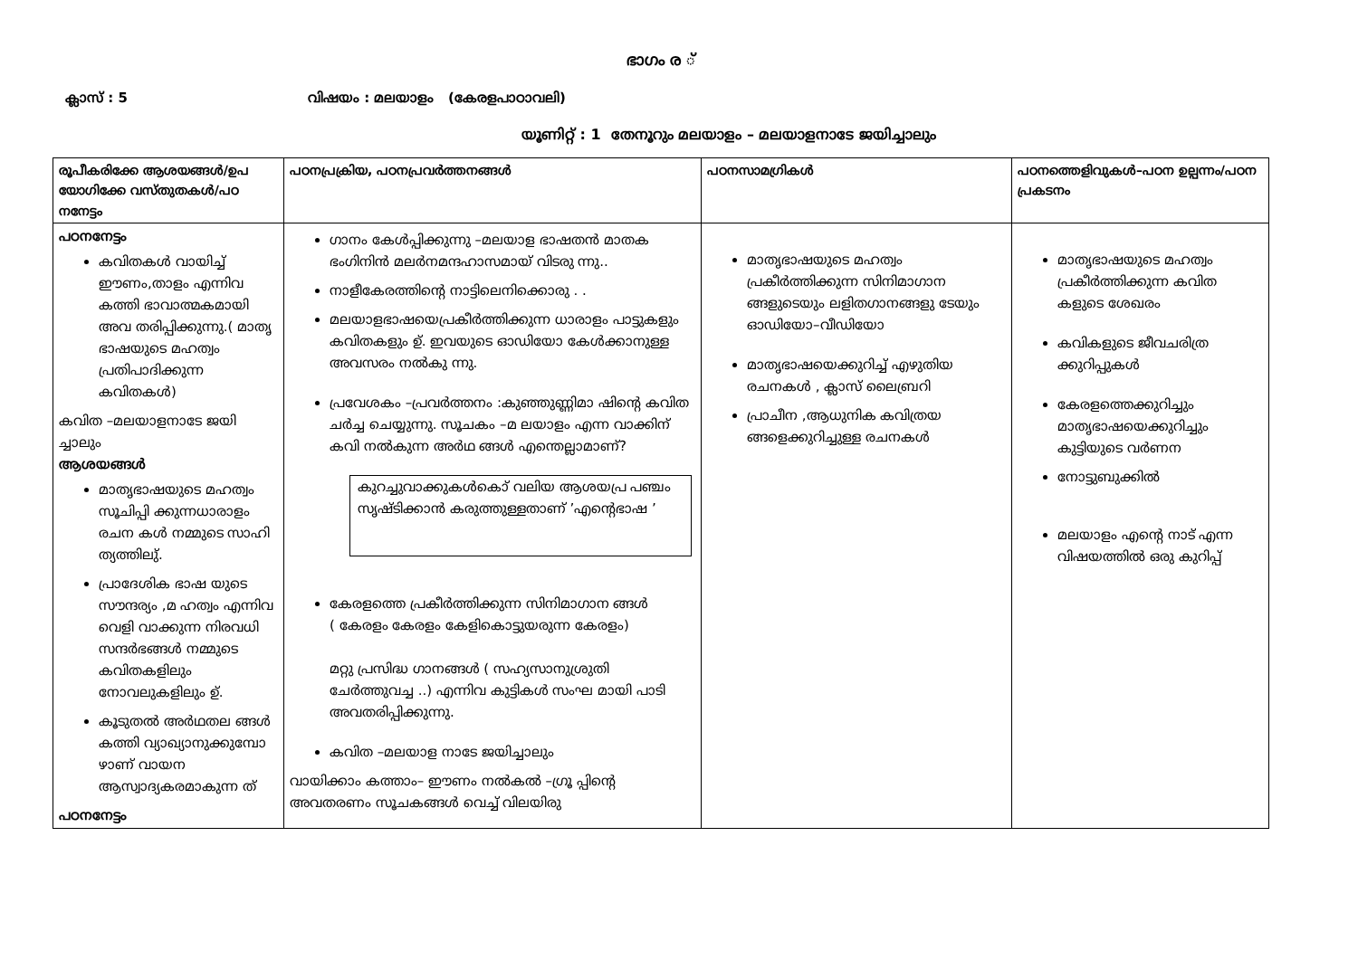ഭാഗം ര ്
ക്ലാസ് : 5 വിഷയം : മലയാളം (കേരളപാഠാവലി)
യൂണിറ്റ് : 1 തേനൂറും മലയാളം – മലയാളനാടേ ജയിച്ചാലും
| രൂപീകരിക്കേ ആശയങ്ങൾ/ഉപ യോഗിക്കേ വസ്തുതകൾ/പഠ നനേട്ടം | പഠനപ്രക്രിയ, പഠനപ്രവർത്തനങ്ങൾ | പഠനസാമഗ്രികൾ | പഠനത്തെളിവുകൾ–പഠന ഉല്പന്നം/പഠന പ്രകടനം |
| --- | --- | --- | --- |
| പഠനനേട്ടം കവിതകൾ വായിച്ച് ഈണം,താളം എന്നിവ കത്തി ഭാവാത്മകമായി അവ തരിപ്പിക്കുന്നു.( മാതൃ ഭാഷയുടെ മഹത്വം പ്രതിപാദിക്കുന്ന കവിതകൾ) കവിത –മലയാളനാടേ ജയി ച്ചാലും ആശയങ്ങൾ മാതൃഭാഷയുടെ മഹത്വം സൂചിപ്പി ക്കുന്നധാരാളം രചന കൾ നമ്മുടെ സാഹി ത്യത്തിലു്. പ്രാദേശിക ഭാഷ യുടെ സൗന്ദര്യം ,മ ഹത്വം എന്നിവ വെളി വാക്കുന്ന നിരവധി സന്ദർഭങ്ങൾ നമ്മുടെ കവിതകളിലും നോവലുകളിലും ഉ്. കൂടുതൽ അർഥതല ങ്ങൾ കത്തി വ്യാഖ്യാനുക്കുമ്പോ ഴാണ് വായന ആസ്വാദ്യകരമാകുന്ന ത് പഠനനേട്ടം | ഗാനം കേൾപ്പിക്കുന്നു –മലയാള ഭാഷതൻ മാതക ഭംഗിനിൻ മലർനമന്ദഹാസമായ് വിടരു ന്നു.. നാളീകേരത്തിന്റെ നാട്ടിലെനിക്കൊരു . . മലയാളഭാഷയെപ്രകീർത്തിക്കുന്ന ധാരാളം പാട്ടുകളും കവിതകളും ഉ്. ഇവയുടെ ഓഡിയോ കേൾക്കാനുള്ള അവസരം നൽകു ന്നു. പ്രവേശകം –പ്രവർത്തനം :കുഞ്ഞുണ്ണിമാ ഷിന്റെ കവിത ചർച്ച ചെയ്യുന്നു. സൂചകം –മ ലയാളം എന്ന വാക്കിന് കവി നൽകുന്ന അർഥ ങ്ങൾ എന്തെല്ലാമാണ്? കുറച്ചുവാക്കുകൾകൊ് വലിയ ആശയപ്ര പഞ്ചം സൃഷ്ടിക്കാൻ കരുത്തുള്ളതാണ് ’എന്റെഭാഷ ’ കേരളത്തെ പ്രകീർത്തിക്കുന്ന സിനിമാഗാന ങ്ങൾ ( കേരളം കേരളം കേളികൊട്ടുയരുന്ന കേരളം) മറ്റു പ്രസിദ്ധ ഗാനങ്ങൾ ( സഹ്യസാനുശ്രുതി ചേർത്തുവച്ച ..) എന്നിവ കുട്ടികൾ സംഘ മായി പാടി അവതരിപ്പിക്കുന്നു. കവിത –മലയാള നാടേ ജയിച്ചാലും വായിക്കാം കത്താം– ഈണം നൽകൽ –ഗ്രൂ പ്പിന്റെ അവതരണം സൂചകങ്ങൾ വെച്ച് വിലയിരു | മാതൃഭാഷയുടെ മഹത്വം പ്രകീർത്തിക്കുന്ന സിനിമാഗാന ങ്ങളുടെയും ലളിതഗാനങ്ങളു ടേയും ഓഡിയോ–വീഡിയോ മാതൃഭാഷയെക്കുറിച്ച് എഴുതിയ രചനകൾ , ക്ലാസ് ലൈബ്രറി പ്രാചീന ,ആധുനിക കവിത്രയ ങ്ങളെക്കുറിച്ചുള്ള രചനകൾ | മാതൃഭാഷയുടെ മഹത്വം പ്രകീർത്തിക്കുന്ന കവിത കളുടെ ശേഖരം കവികളുടെ ജീവചരിത്ര ക്കുറിപ്പുകൾ കേരളത്തെക്കുറിച്ചും മാതൃഭാഷയെക്കുറിച്ചും കുട്ടിയുടെ വർണന നോട്ടുബുക്കിൽ മലയാളം എന്റെ നാട് എന്ന വിഷയത്തിൽ ഒരു കുറിപ്പ് |